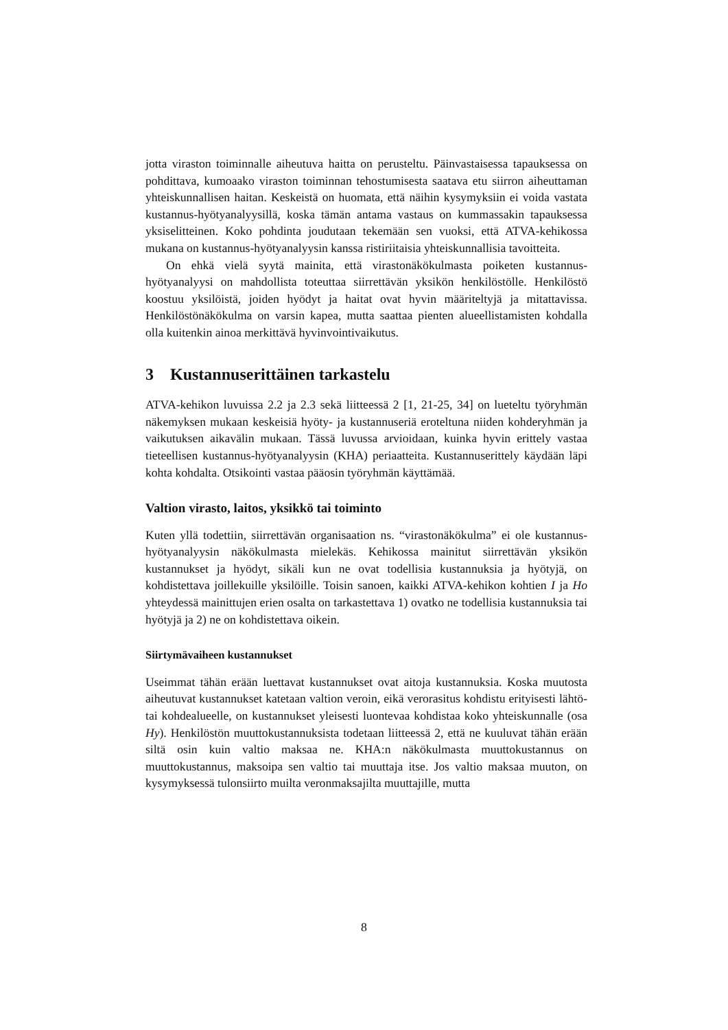jotta viraston toiminnalle aiheutuva haitta on perusteltu. Päinvastaisessa tapauksessa on pohdittava, kumoaako viraston toiminnan tehostumisesta saatava etu siirron aiheuttaman yhteiskunnallisen haitan. Keskeistä on huomata, että näihin kysymyksiin ei voida vastata kustannus-hyötyanalyysillä, koska tämän antama vastaus on kummassakin tapauksessa yksiselitteinen. Koko pohdinta joudutaan tekemään sen vuoksi, että ATVA-kehikossa mukana on kustannus-hyötyanalyysin kanssa ristiriitaisia yhteiskunnallisia tavoitteita.
On ehkä vielä syytä mainita, että virastonäkökulmasta poiketen kustannus-hyötyanalyysi on mahdollista toteuttaa siirrettävän yksikön henkilöstölle. Henkilöstö koostuu yksilöistä, joiden hyödyt ja haitat ovat hyvin määriteltyjä ja mitattavissa. Henkilöstönäkökulma on varsin kapea, mutta saattaa pienten alueellistamisten kohdalla olla kuitenkin ainoa merkittävä hyvinvointivaikutus.
3 Kustannuserittäinen tarkastelu
ATVA-kehikon luvuissa 2.2 ja 2.3 sekä liitteessä 2 [1, 21-25, 34] on lueteltu työryhmän näkemyksen mukaan keskeisiä hyöty- ja kustannuseriä eroteltuna niiden kohderyhmän ja vaikutuksen aikavälin mukaan. Tässä luvussa arvioidaan, kuinka hyvin erittely vastaa tieteellisen kustannus-hyötyanalyysin (KHA) periaatteita. Kustannuserittely käydään läpi kohta kohdalta. Otsikointi vastaa pääosin työryhmän käyttämää.
Valtion virasto, laitos, yksikkö tai toiminto
Kuten yllä todettiin, siirrettävän organisaation ns. “virastonäkökulma” ei ole kustannus-hyötyanalyysin näkökulmasta mielekäs. Kehikossa mainitut siirrettävän yksikön kustannukset ja hyödyt, sikäli kun ne ovat todellisia kustannuksia ja hyötyjä, on kohdistettava joillekuille yksilöille. Toisin sanoen, kaikki ATVA-kehikon kohtien I ja Ho yhteydessä mainittujen erien osalta on tarkastettava 1) ovatko ne todellisia kustannuksia tai hyötyjä ja 2) ne on kohdistettava oikein.
Siirtymävaiheen kustannukset
Useimmat tähän erään luettavat kustannukset ovat aitoja kustannuksia. Koska muutosta aiheutuvat kustannukset katetaan valtion veroin, eikä verorasitus kohdistu erityisesti lähtö-tai kohdealueelle, on kustannukset yleisesti luontevaa kohdistaa koko yhteiskunnalle (osa Hy). Henkilöstön muuttokustannuksista todetaan liitteessä 2, että ne kuuluvat tähän erään siltä osin kuin valtio maksaa ne. KHA:n näkökulmasta muuttokustannus on muuttokustannus, maksoipa sen valtio tai muuttaja itse. Jos valtio maksaa muuton, on kysymyksessä tulonsiirto muilta veronmaksajilta muuttajille, mutta
8